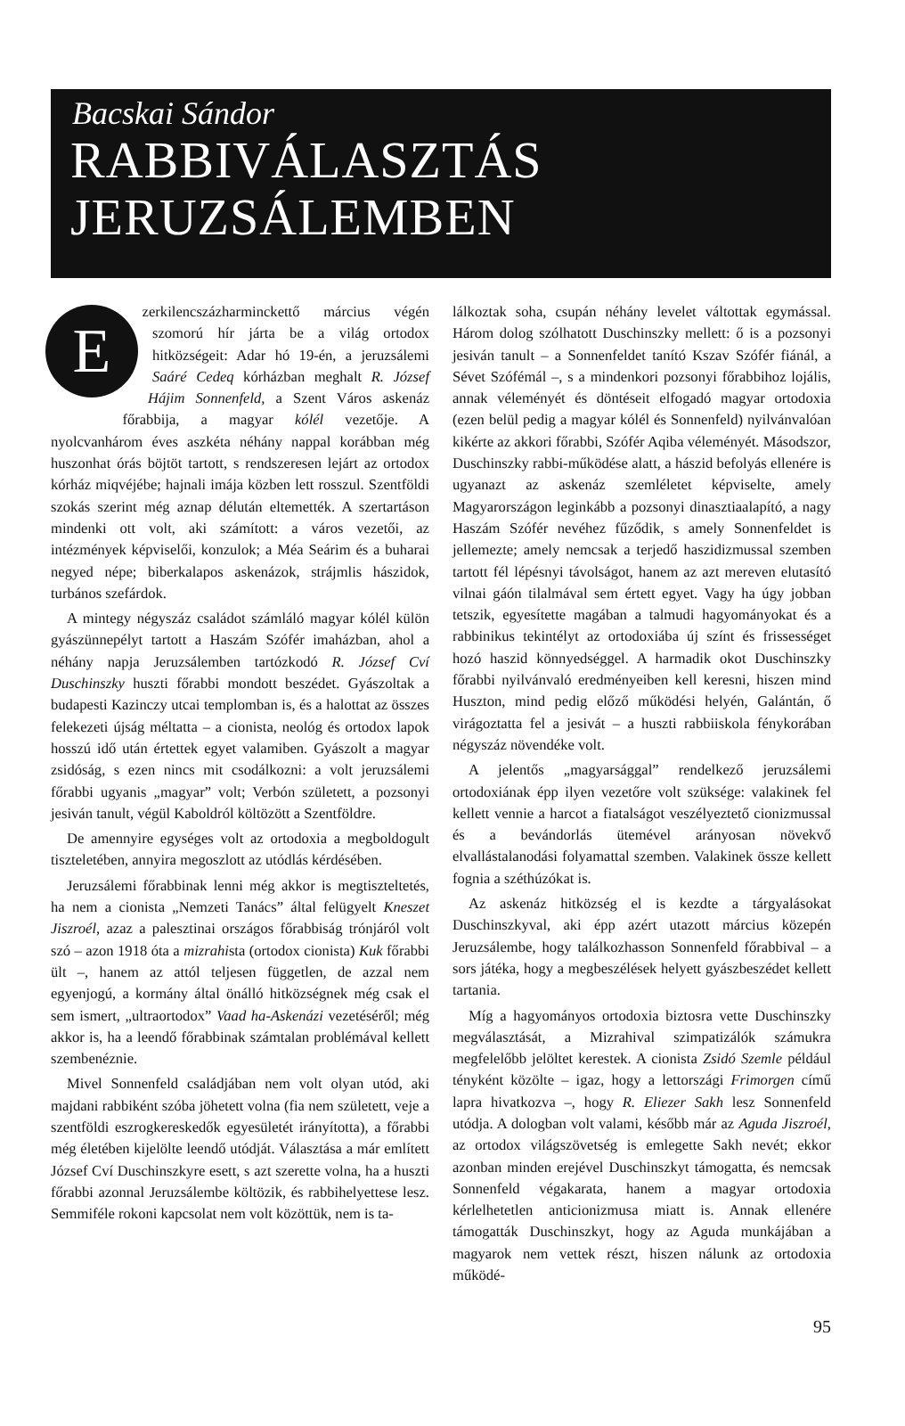Bacskai Sándor
RABBIVÁLASZTÁS
JERUZSÁLEMBEN
Ezerkilencszázharminckettő március végén szomorú hír járta be a világ ortodox hitközségeit: Adar hó 19-én, a jeruzsálemi Saáré Cedeq kórházban meghalt R. József Hájim Sonnenfeld, a Szent Város askenáz főrabbija, a magyar kólél vezetője. A nyolcvanhárom éves aszkéta néhány nappal korábban még huszonhat órás böjtöt tartott, s rendszeresen lejárt az ortodox kórház miqvéjébe; hajnali imája közben lett rosszul. Szentföldi szokás szerint még aznap délután eltemették. A szertartáson mindenki ott volt, aki számított: a város vezetői, az intézmények képviselői, konzulok; a Méa Seárim és a buharai negyed népe; biberkalapos askenázok, strájmlis hászidok, turbános szefárdok.
A mintegy négyszáz családot számláló magyar kólél külön gyászünnepélyt tartott a Haszám Szófér imaházban, ahol a néhány napja Jeruzsálemben tartózkodó R. József Cví Duschinszky huszti főrabbi mondott beszédet. Gyászoltak a budapesti Kazinczy utcai templomban is, és a halottat az összes felekezeti újság méltatta – a cionista, neológ és ortodox lapok hosszú idő után értettek egyet valamiben. Gyászolt a magyar zsidóság, s ezen nincs mit csodálkozni: a volt jeruzsálemi főrabbi ugyanis „magyar” volt; Verbón született, a pozsonyi jesiván tanult, végül Kaboldról költözött a Szentföldre.
De amennyire egységes volt az ortodoxia a megboldogult tiszteletében, annyira megoszlott az utódlás kérdésében.
Jeruzsálemi főrabbinak lenni még akkor is megtiszteltetés, ha nem a cionista „Nemzeti Tanács” által felügyelt Kneszet Jiszroél, azaz a palesztinai országos főrabbiság trónjáról volt szó – azon 1918 óta a mizrahista (ortodox cionista) Kuk főrabbi ült –, hanem az attól teljesen független, de azzal nem egyenjogú, a kormány által önálló hitközségnek még csak el sem ismert, „ultraortodox” Vaad ha-Askenázi vezetéséről; még akkor is, ha a leendő főrabbinak számtalan problémával kellett szembenéznie.
Mivel Sonnenfeld családjában nem volt olyan utód, aki majdani rabbiként szóba jöhetett volna (fia nem született, veje a szentföldi eszrogkereskedők egyesületét irányította), a főrabbi még életében kijelölte leendő utódját. Választása a már említett József Cví Duschinszkyre esett, s azt szerette volna, ha a huszti főrabbi azonnal Jeruzsálembe költözik, és rabbihelyettese lesz. Semmiféle rokoni kapcsolat nem volt közöttük, nem is ta-
lálkoztak soha, csupán néhány levelet váltottak egymással. Három dolog szólhatott Duschinszky mellett: ő is a pozsonyi jesiván tanult – a Sonnenfeldet tanító Kszav Szófér fiánál, a Sévet Szófémál –, s a mindenkori pozsonyi főrabbihoz lojális, annak véleményét és döntéseit elfogadó magyar ortodoxia (ezen belül pedig a magyar kólél és Sonnenfeld) nyilvánvalóan kikérte az akkori főrabbi, Szófér Aqiba véleményét. Másodszor, Duschinszky rabbi-működése alatt, a hászid befolyás ellenére is ugyanazt az askenáz szemléletet képviselte, amely Magyarországon leginkább a pozsonyi dinasztiaalapító, a nagy Haszám Szófér nevéhez fűződik, s amely Sonnenfeldet is jellemezte; amely nemcsak a terjedő haszidizmussal szemben tartott fél lépésnyi távolságot, hanem az azt mereven elutasító vilnai gáón tilalmával sem értett egyet. Vagy ha úgy jobban tetszik, egyesítette magában a talmudi hagyományokat és a rabbinikus tekintélyt az ortodoxiába új színt és frissességet hozó haszid könnyedséggel. A harmadik okot Duschinszky főrabbi nyilvánvaló eredményeiben kell keresni, hiszen mind Huszton, mind pedig előző működési helyén, Galántán, ő virágoztatta fel a jesivát – a huszti rabbiiskola fénykorában négyszáz növendéke volt.
A jelentős „magyarsággal” rendelkező jeruzsálemi ortodoxiának épp ilyen vezetőre volt szüksége: valakinek fel kellett vennie a harcot a fiatalságot veszélyeztető cionizmussal és a bevándorlás ütemével arányosan növekvő elvallástalanodási folyamattal szemben. Valakinek össze kellett fognia a széthúzókat is.
Az askenáz hitközség el is kezdte a tárgyalásokat Duschinszkyval, aki épp azért utazott március közepén Jeruzsálembe, hogy találkozhasson Sonnenfeld főrabbival – a sors játéka, hogy a megbeszélések helyett gyászbeszédet kellett tartania.
Míg a hagyományos ortodoxia biztosra vette Duschinszky megválasztását, a Mizrahival szimpatizálók számukra megfelelőbb jelöltet kerestek. A cionista Zsidó Szemle például tényként közölte – igaz, hogy a lettországi Frimorgen című lapra hivatkozva –, hogy R. Eliezer Sakh lesz Sonnenfeld utódja. A dologban volt valami, később már az Aguda Jiszroél, az ortodox világszövetség is emlegette Sakh nevét; ekkor azonban minden erejével Duschinszkyt támogatta, és nemcsak Sonnenfeld végakarata, hanem a magyar ortodoxia kérlelhetetlen anticionizmusa miatt is. Annak ellenére támogatták Duschinszkyt, hogy az Aguda munkájában a magyarok nem vettek részt, hiszen nálunk az ortodoxia működé-
95